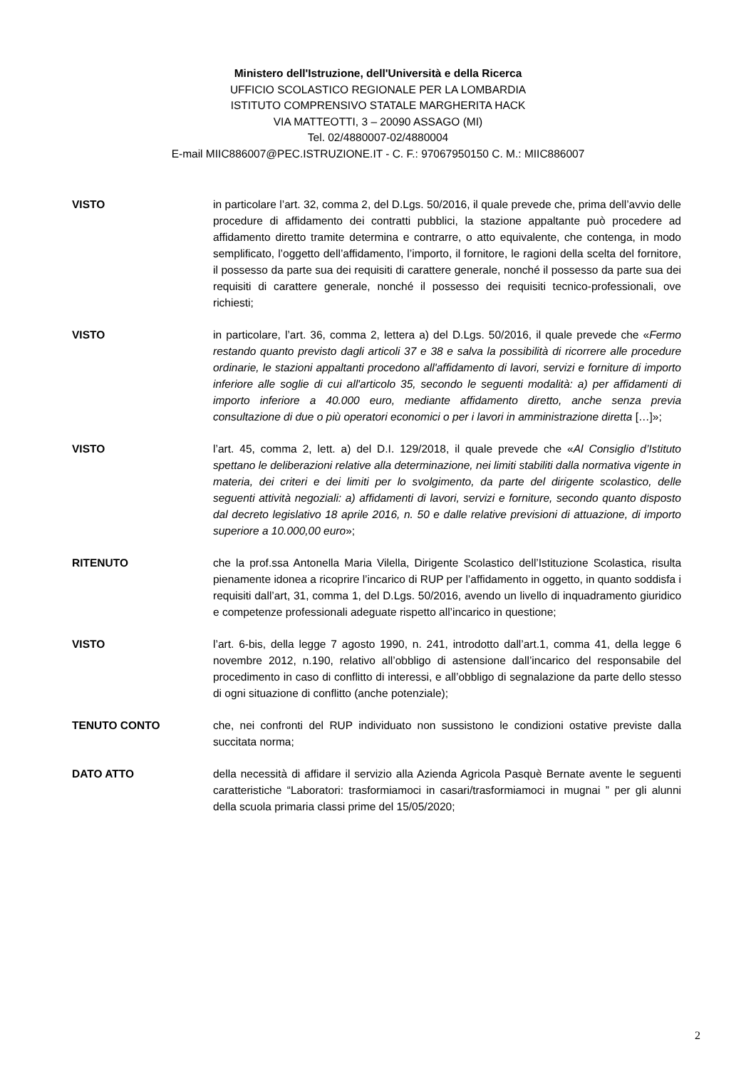Ministero dell'Istruzione, dell'Università e della Ricerca
UFFICIO SCOLASTICO REGIONALE PER LA LOMBARDIA
ISTITUTO COMPRENSIVO STATALE MARGHERITA HACK
VIA MATTEOTTI, 3 – 20090 ASSAGO (MI)
Tel. 02/4880007-02/4880004
E-mail MIIC886007@PEC.ISTRUZIONE.IT - C. F.: 97067950150 C. M.: MIIC886007
VISTO in particolare l’art. 32, comma 2, del D.Lgs. 50/2016, il quale prevede che, prima dell’avvio delle procedure di affidamento dei contratti pubblici, la stazione appaltante può procedere ad affidamento diretto tramite determina e contrarre, o atto equivalente, che contenga, in modo semplificato, l’oggetto dell’affidamento, l’importo, il fornitore, le ragioni della scelta del fornitore, il possesso da parte sua dei requisiti di carattere generale, nonché il possesso da parte sua dei requisiti di carattere generale, nonché il possesso dei requisiti tecnico-professionali, ove richiesti;
VISTO in particolare, l’art. 36, comma 2, lettera a) del D.Lgs. 50/2016, il quale prevede che «Fermo restando quanto previsto dagli articoli 37 e 38 e salva la possibilità di ricorrere alle procedure ordinarie, le stazioni appaltanti procedono all'affidamento di lavori, servizi e forniture di importo inferiore alle soglie di cui all'articolo 35, secondo le seguenti modalità: a) per affidamenti di importo inferiore a 40.000 euro, mediante affidamento diretto, anche senza previa consultazione di due o più operatori economici o per i lavori in amministrazione diretta […]»;
VISTO l’art. 45, comma 2, lett. a) del D.I. 129/2018, il quale prevede che «Al Consiglio d’Istituto spettano le deliberazioni relative alla determinazione, nei limiti stabiliti dalla normativa vigente in materia, dei criteri e dei limiti per lo svolgimento, da parte del dirigente scolastico, delle seguenti attività negoziali: a) affidamenti di lavori, servizi e forniture, secondo quanto disposto dal decreto legislativo 18 aprile 2016, n. 50 e dalle relative previsioni di attuazione, di importo superiore a 10.000,00 euro»;
RITENUTO che la prof.ssa Antonella Maria Vilella, Dirigente Scolastico dell’Istituzione Scolastica, risulta pienamente idonea a ricoprire l’incarico di RUP per l’affidamento in oggetto, in quanto soddisfa i requisiti dall’art, 31, comma 1, del D.Lgs. 50/2016, avendo un livello di inquadramento giuridico e competenze professionali adeguate rispetto all’incarico in questione;
VISTO l’art. 6-bis, della legge 7 agosto 1990, n. 241, introdotto dall’art.1, comma 41, della legge 6 novembre 2012, n.190, relativo all’obbligo di astensione dall’incarico del responsabile del procedimento in caso di conflitto di interessi, e all’obbligo di segnalazione da parte dello stesso di ogni situazione di conflitto (anche potenziale);
TENUTO CONTO che, nei confronti del RUP individuato non sussistono le condizioni ostative previste dalla succitata norma;
DATO ATTO della necessità di affidare il servizio alla Azienda Agricola Pasquè Bernate avente le seguenti caratteristiche “Laboratori: trasformiamoci in casari/trasformiamoci in mugnai ” per gli alunni della scuola primaria classi prime del 15/05/2020;
2